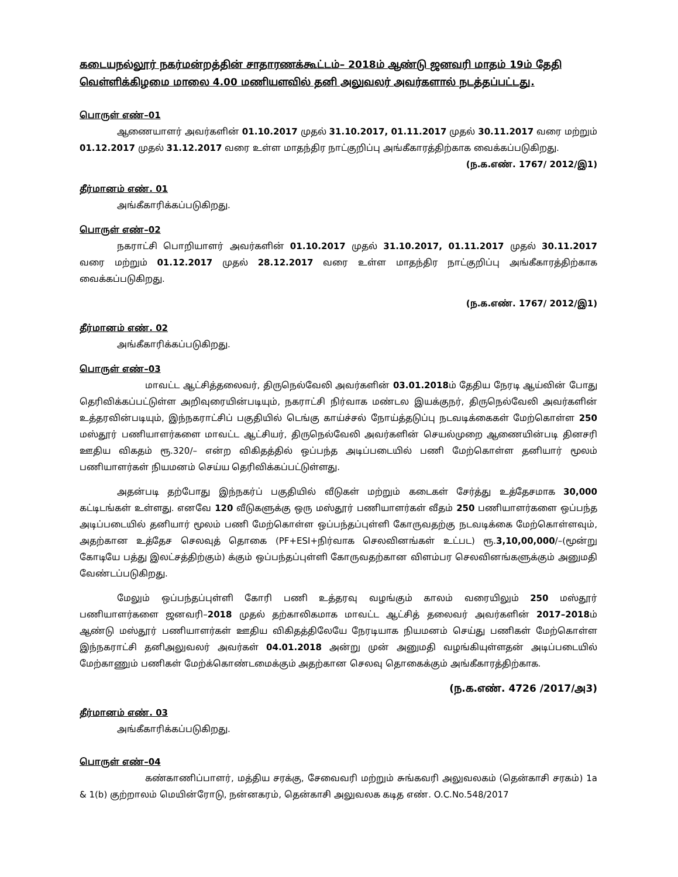கடையநல்லூர் நகர்மன்றத்தின் சாதாரணக்கூட்டம்– 2018ம் ஆண்டு ஜனவரி மாதம் 19ம் தேதி வெள்ளிக்கிழமை மாலை 4.00 மணியளவில் தனி அலுவலர் அவர்களால் நடத்தப்பட்டது.
பொருள் எண்–01
ஆணையாளர் அவர்களின் 01.10.2017 முதல் 31.10.2017, 01.11.2017 முதல் 30.11.2017 வரை மற்றும் 01.12.2017 முதல் 31.12.2017 வரை உள்ள மாதந்திர நாட்குறிப்பு அங்கீகாரத்திற்காக வைக்கப்படுகிறது.
(ந.க.எண். 1767/ 2012/இ1)
தீர்மானம் எண். 01
அங்கீகாரிக்கப்படுகிறது.
பொருள் எண்–02
நகராட்சி பொறியாளர் அவர்களின் 01.10.2017 முதல் 31.10.2017, 01.11.2017 முதல் 30.11.2017 வரை மற்றும் 01.12.2017 முதல் 28.12.2017 வரை உள்ள மாதந்திர நாட்குறிப்பு அங்கீகாரத்திற்காக வைக்கப்படுகிறது.
(ந.க.எண். 1767/ 2012/இ1)
தீர்மானம் எண். 02
அங்கீகாரிக்கப்படுகிறது.
பொருள் எண்–03
மாவட்ட ஆட்சித்தலைவர், திருநெல்வேலி அவர்களின் 03.01.2018ம் தேதிய நேரடி ஆய்வின் போது தெரிவிக்கப்பட்டுள்ள அறிவுரையின்படியும், நகராட்சி நிர்வாக மண்டல இயக்குநர், திருநெல்வேலி அவர்களின் உத்தரவின்படியும், இந்நகராட்சிப் பகுதியில் டெங்கு காய்ச்சல் நோய்த்தடுப்பு நடவடிக்கைகள் மேற்கொள்ள 250 மஸ்தூர் பணியாளர்களை மாவட்ட ஆட்சியர், திருநெல்வேலி அவர்களின் செயல்முறை ஆணையின்படி தினசரி ஊதிய விகதம் ரூ.320/– என்ற விகிதத்தில் ஒப்பந்த அடிப்படையில் பணி மேற்கொள்ள தனியார் மூலம் பணியாளர்கள் நியமனம் செய்ய தெரிவிக்கப்பட்டுள்ளது.
அதன்படி தற்போது இந்நகர்ப் பகுதியில் வீடுகள் மற்றும் கடைகள் சேர்த்து உத்தேசமாக 30,000 கட்டிடங்கள் உள்ளது. எனவே 120 வீடுகளுக்கு ஒரு மஸ்தூர் பணியாளர்கள் வீதம் 250 பணியாளர்களை ஒப்பந்த அடிப்படையில் தனியார் மூலம் பணி மேற்கொள்ள ஒப்பந்தப்புள்ளி கோருவதற்கு நடவடிக்கை மேற்கொள்ளவும், அதற்கான உத்தேச செலவுத் தொகை (PF+ESI+நிர்வாக செலவினங்கள் உட்பட) ரூ.3,10,00,000/–(மூன்று கோடியே பத்து இலட்சத்திற்கும்) க்கும் ஒப்பந்தப்புள்ளி கோருவதற்கான விளம்பர செலவினங்களுக்கும் அனுமதி வேண்டப்படுகிறது.
மேலும் ஒப்பந்தப்புள்ளி கோரி பணி உத்தரவு வழங்கும் காலம் வரையிலும் 250 மஸ்தூர் பணியாளர்களை ஜனவரி–2018 முதல் தற்காலிகமாக மாவட்ட ஆட்சித் தலைவர் அவர்களின் 2017–2018ம் ஆண்டு மஸ்தூர் பணியாளர்கள் ஊதிய விகிதத்திலேயே நேரடியாக நியமனம் செய்து பணிகள் மேற்கொள்ள இந்நகராட்சி தனிஅலுவலர் அவர்கள் 04.01.2018 அன்று முன் அனுமதி வழங்கியுள்ளதன் அடிப்படையில் மேற்காணும் பணிகள் மேற்க்கொண்டமைக்கும் அதற்கான செலவு தொகைக்கும் அங்கீகாரத்திற்காக.
(ந.க.எண். 4726 /2017/அ3)
தீர்மானம் எண். 03
அங்கீகாரிக்கப்படுகிறது.
பொருள் எண்–04
கண்காணிப்பாளர், மத்திய சரக்கு, சேவைவரி மற்றும் சுங்கவரி அலுவலகம் (தென்காசி சரகம்) 1a & 1(b) குற்றாலம் மெயின்ரோடு, நன்னகரம், தென்காசி அலுவலக கடித எண். O.C.No.548/2017